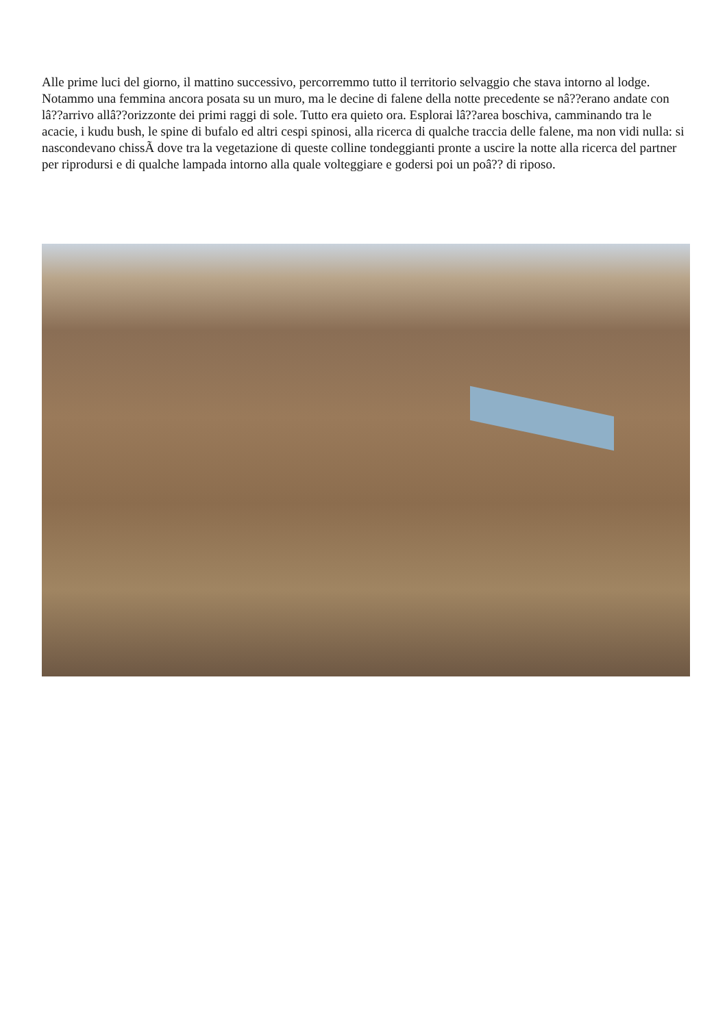Alle prime luci del giorno, il mattino successivo, percorremmo tutto il territorio selvaggio che stava intorno al lodge. Notammo una femmina ancora posata su un muro, ma le decine di falene della notte precedente se nâ??erano andate con lâ??arrivo allâ??orizzonte dei primi raggi di sole. Tutto era quieto ora. Esplorai lâ??area boschiva, camminando tra le acacie, i kudu bush, le spine di bufalo ed altri cespi spinosi, alla ricerca di qualche traccia delle falene, ma non vidi nulla: si nascondevano chissÃ dove tra la vegetazione di queste colline tondeggianti pronte a uscire la notte alla ricerca del partner per riprodursi e di qualche lampada intorno alla quale volteggiare e godersi poi un poâ?? di riposo.